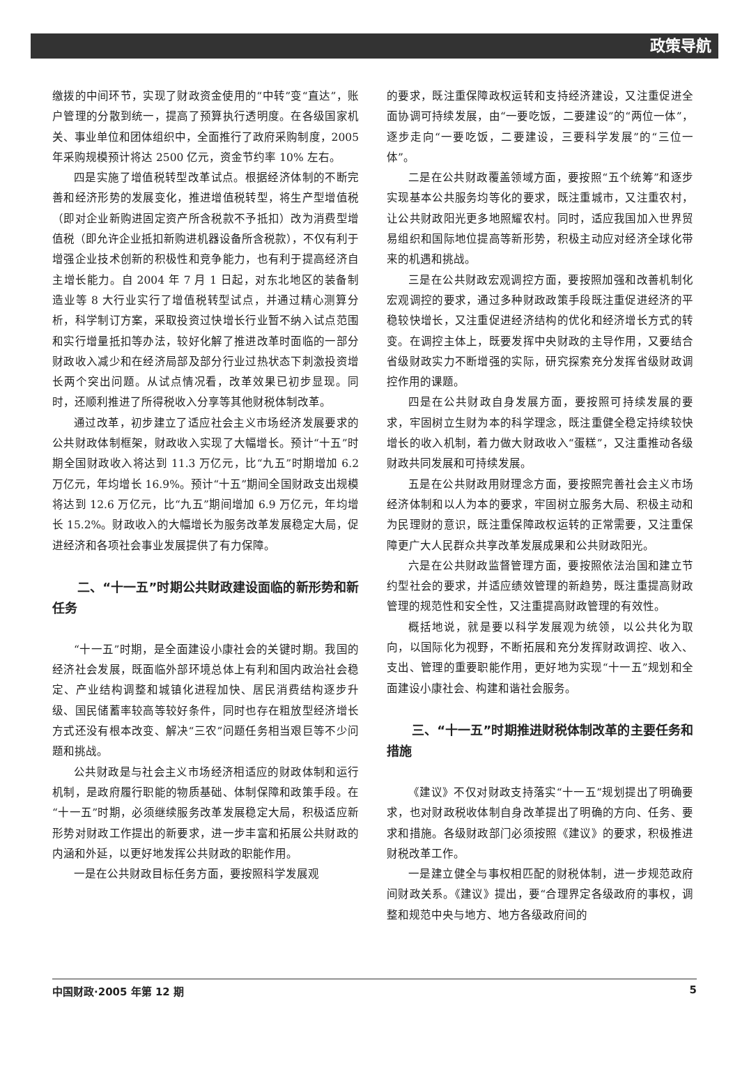政策导航
缴拨的中间环节，实现了财政资金使用的“中转”变“直达”，账户管理的分散到统一，提高了预算执行透明度。在各级国家机关、事业单位和团体组织中，全面推行了政府采购制度，2005 年采购规模预计将达 2500 亿元，资金节约率 10% 左右。
四是实施了增值税转型改革试点。根据经济体制的不断完善和经济形势的发展变化，推进增值税转型，将生产型增值税（即对企业新购进固定资产所含税款不予抵扣）改为消费型增值税（即允许企业抵扣新购进机器设备所含税款），不仅有利于增强企业技术创新的积极性和竞争能力，也有利于提高经济自主增长能力。自 2004 年 7 月 1 日起，对东北地区的装备制造业等 8 大行业实行了增值税转型试点，并通过精心测算分析，科学制订方案，采取投资过快增长行业暂不纳入试点范围和实行增量抵扣等办法，较好化解了推进改革时面临的一部分财政收入减少和在经济局部及部分行业过热状态下刺激投资增长两个突出问题。从试点情况看，改革效果已初步显现。同时，还顺利推进了所得税收入分享等其他财税体制改革。
通过改革，初步建立了适应社会主义市场经济发展要求的公共财政体制框架，财政收入实现了大幅增长。预计“十五”时期全国财政收入将达到 11.3 万亿元，比“九五”时期增加 6.2 万亿元，年均增长 16.9%。预计“十五”期间全国财政支出规模将达到 12.6 万亿元，比“九五”期间增加 6.9 万亿元，年均增长 15.2%。财政收入的大幅增长为服务改革发展稳定大局，促进经济和各项社会事业发展提供了有力保障。
二、“十一五”时期公共财政建设面临的新形势和新任务
“十一五”时期，是全面建设小康社会的关键时期。我国的经济社会发展，既面临外部环境总体上有利和国内政治社会稳定、产业结构调整和城镇化进程加快、居民消费结构逐步升级、国民储蓄率较高等较好条件，同时也存在粗放型经济增长方式还没有根本改变、解决“三农”问题任务相当艰巨等不少问题和挑战。
公共财政是与社会主义市场经济相适应的财政体制和运行机制，是政府履行职能的物质基础、体制保障和政策手段。在“十一五”时期，必须继续服务改革发展稳定大局，积极适应新形势对财政工作提出的新要求，进一步丰富和拓展公共财政的内涵和外延，以更好地发挥公共财政的职能作用。
一是在公共财政目标任务方面，要按照科学发展观
的要求，既注重保障政权运转和支持经济建设，又注重促进全面协调可持续发展，由“一要吃饭，二要建设”的“两位一体”，逐步走向“一要吃饭，二要建设，三要科学发展”的“三位一体”。
二是在公共财政覆盖领域方面，要按照“五个统筹”和逐步实现基本公共服务均等化的要求，既注重城市，又注重农村，让公共财政阳光更多地照耀农村。同时，适应我国加入世界贸易组织和国际地位提高等新形势，积极主动应对经济全球化带来的机遇和挑战。
三是在公共财政宏观调控方面，要按照加强和改善机制化宏观调控的要求，通过多种财政政策手段既注重促进经济的平稳较快增长，又注重促进经济结构的优化和经济增长方式的转变。在调控主体上，既要发挥中央财政的主导作用，又要结合省级财政实力不断增强的实际，研究探索充分发挥省级财政调控作用的课题。
四是在公共财政自身发展方面，要按照可持续发展的要求，牢固树立生财为本的科学理念，既注重健全稳定持续较快增长的收入机制，着力做大财政收入“蛋糕”，又注重推动各级财政共同发展和可持续发展。
五是在公共财政用财理念方面，要按照完善社会主义市场经济体制和以人为本的要求，牢固树立服务大局、积极主动和为民理财的意识，既注重保障政权运转的正常需要，又注重保障更广大人民群众共享改革发展成果和公共财政阳光。
六是在公共财政监督管理方面，要按照依法治国和建立节约型社会的要求，并适应绩效管理的新趋势，既注重提高财政管理的规范性和安全性，又注重提高财政管理的有效性。
概括地说，就是要以科学发展观为统领，以公共化为取向，以国际化为视野，不断拓展和充分发挥财政调控、收入、支出、管理的重要职能作用，更好地为实现“十一五”规划和全面建设小康社会、构建和谐社会服务。
三、“十一五”时期推进财税体制改革的主要任务和措施
《建议》不仅对财政支持落实“十一五”规划提出了明确要求，也对财政税收体制自身改革提出了明确的方向、任务、要求和措施。各级财政部门必须按照《建议》的要求，积极推进财税改革工作。
一是建立健全与事权相匹配的财税体制，进一步规范政府间财政关系。《建议》提出，要“合理界定各级政府的事权，调整和规范中央与地方、地方各级政府间的
中国财政·2005 年第 12 期 5